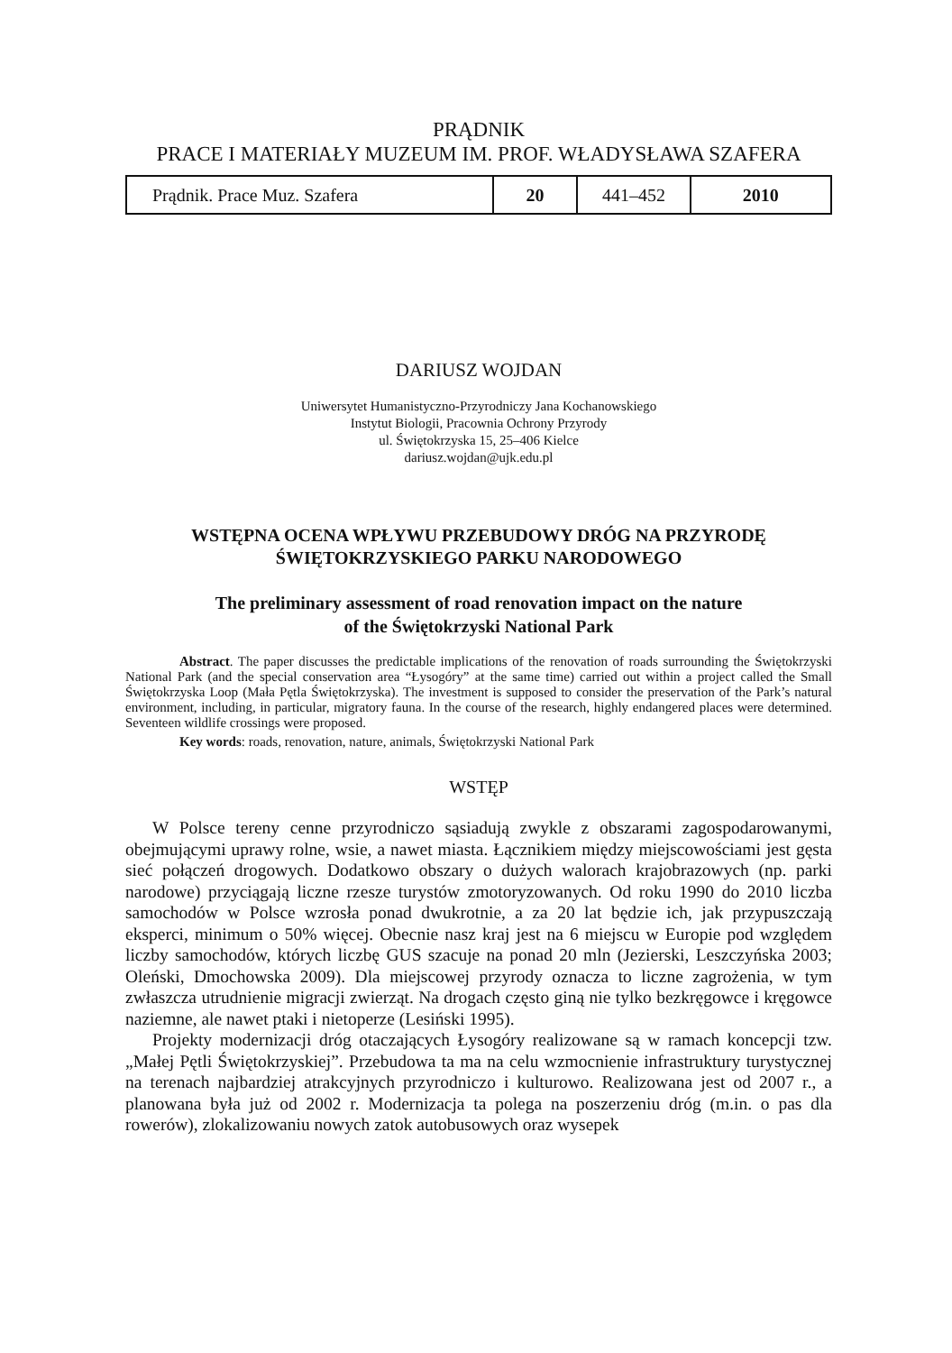PRĄDNIK
PRACE I MATERIAŁY MUZEUM IM. PROF. WŁADYSŁAWA SZAFERA
| Prądnik. Prace Muz. Szafera | 20 | 441–452 | 2010 |
DARIUSZ WOJDAN
Uniwersytet Humanistyczno-Przyrodniczy Jana Kochanowskiego
Instytut Biologii, Pracownia Ochrony Przyrody
ul. Świętokrzyska 15, 25–406 Kielce
dariusz.wojdan@ujk.edu.pl
WSTĘPNA OCENA WPŁYWU PRZEBUDOWY DRÓG NA PRZYRODĘ
ŚWIĘTOKRZYSKIEGO PARKU NARODOWEGO
The preliminary assessment of road renovation impact on the nature
of the Świętokrzyski National Park
Abstract. The paper discusses the predictable implications of the renovation of roads surrounding the Świętokrzyski National Park (and the special conservation area “Łysogóry” at the same time) carried out within a project called the Small Świętokrzyska Loop (Mała Pętla Świętokrzyska). The investment is supposed to consider the preservation of the Park’s natural environment, including, in particular, migratory fauna. In the course of the research, highly endangered places were determined. Seventeen wildlife crossings were proposed.
Key words: roads, renovation, nature, animals, Świętokrzyski National Park
WSTĘP
W Polsce tereny cenne przyrodniczo sąsiadują zwykle z obszarami zagospodarowanymi, obejmującymi uprawy rolne, wsie, a nawet miasta. Łącznikiem między miejscowościami jest gęsta sieć połączeń drogowych. Dodatkowo obszary o dużych walorach krajobrazowych (np. parki narodowe) przyciągają liczne rzesze turystów zmotoryzowanych. Od roku 1990 do 2010 liczba samochodów w Polsce wzrosła ponad dwukrotnie, a za 20 lat będzie ich, jak przypuszczają eksperci, minimum o 50% więcej. Obecnie nasz kraj jest na 6 miejscu w Europie pod względem liczby samochodów, których liczbę GUS szacuje na ponad 20 mln (Jezierski, Leszczyńska 2003; Oleński, Dmochowska 2009). Dla miejscowej przyrody oznacza to liczne zagrożenia, w tym zwłaszcza utrudnienie migracji zwierząt. Na drogach często giną nie tylko bezkręgowce i kręgowce naziemne, ale nawet ptaki i nietoperze (Lesiński 1995).
Projekty modernizacji dróg otaczających Łysogóry realizowane są w ramach koncepcji tzw. „Małej Pętli Świętokrzyskiej”. Przebudowa ta ma na celu wzmocnienie infrastruktury turystycznej na terenach najbardziej atrakcyjnych przyrodniczo i kulturowo. Realizowana jest od 2007 r., a planowana była już od 2002 r. Modernizacja ta polega na poszerzeniu dróg (m.in. o pas dla rowerów), zlokalizowaniu nowych zatok autobusowych oraz wysepek